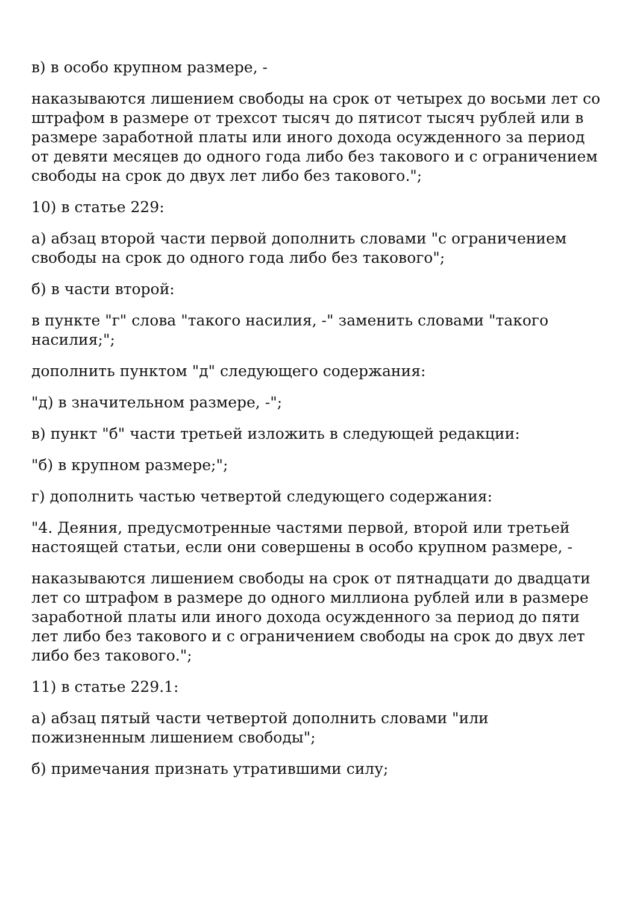в) в особо крупном размере, -
наказываются лишением свободы на срок от четырех до восьми лет со штрафом в размере от трехсот тысяч до пятисот тысяч рублей или в размере заработной платы или иного дохода осужденного за период от девяти месяцев до одного года либо без такового и с ограничением свободы на срок до двух лет либо без такового.";
10) в статье 229:
а) абзац второй части первой дополнить словами "с ограничением свободы на срок до одного года либо без такового";
б) в части второй:
в пункте "г" слова "такого насилия, -" заменить словами "такого насилия;";
дополнить пунктом "д" следующего содержания:
"д) в значительном размере, -";
в) пункт "б" части третьей изложить в следующей редакции:
"б) в крупном размере;";
г) дополнить частью четвертой следующего содержания:
"4. Деяния, предусмотренные частями первой, второй или третьей настоящей статьи, если они совершены в особо крупном размере, -
наказываются лишением свободы на срок от пятнадцати до двадцати лет со штрафом в размере до одного миллиона рублей или в размере заработной платы или иного дохода осужденного за период до пяти лет либо без такового и с ограничением свободы на срок до двух лет либо без такового.";
11) в статье 229.1:
а) абзац пятый части четвертой дополнить словами "или пожизненным лишением свободы";
б) примечания признать утратившими силу;